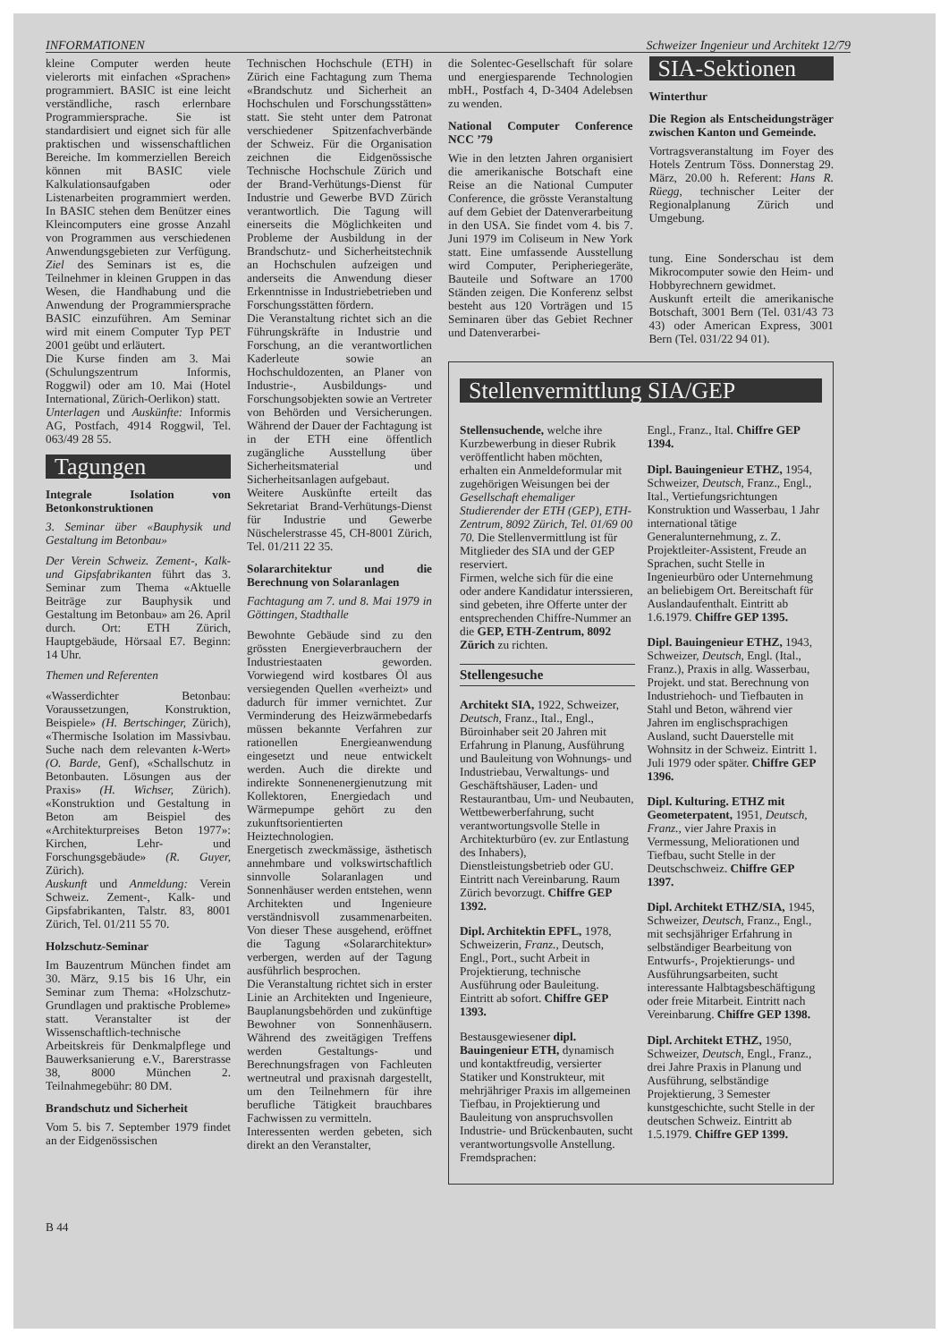INFORMATIONEN Schweizer Ingenieur und Architekt 12/79
kleine Computer werden heute vielerorts mit einfachen «Sprachen» programmiert. BASIC ist eine leicht verständliche, rasch erlernbare Programmiersprache. Sie ist standardisiert und eignet sich für alle praktischen und wissenschaftlichen Bereiche. Im kommerziellen Bereich können mit BASIC viele Kalkulationsaufgaben oder Listenarbeiten programmiert werden. In BASIC stehen dem Benützer eines Kleincomputers eine grosse Anzahl von Programmen aus verschiedenen Anwendungsgebieten zur Verfügung. Ziel des Seminars ist es, die Teilnehmer in kleinen Gruppen in das Wesen, die Handhabung und die Anwendung der Programmiersprache BASIC einzuführen. Am Seminar wird mit einem Computer Typ PET 2001 geübt und erläutert.
Die Kurse finden am 3. Mai (Schulungszentrum Informis, Roggwil) oder am 10. Mai (Hotel International, Zürich-Oerlikon) statt.
Unterlagen und Auskünfte: Informis AG, Postfach, 4914 Roggwil, Tel. 063/49 28 55.
Tagungen
Integrale Isolation von Betonkonstruktionen
3. Seminar über «Bauphysik und Gestaltung im Betonbau»
Der Verein Schweiz. Zement-, Kalk- und Gipsfabrikanten führt das 3. Seminar zum Thema «Aktuelle Beiträge zur Bauphysik und Gestaltung im Betonbau» am 26. April durch. Ort: ETH Zürich, Hauptgebäude, Hörsaal E7. Beginn: 14 Uhr.
Themen und Referenten
«Wasserdichter Betonbau: Voraussetzungen, Konstruktion, Beispiele» (H. Bertschinger, Zürich), «Thermische Isolation im Massivbau. Suche nach dem relevanten k-Wert» (O. Barde, Genf), «Schallschutz in Betonbauten. Lösungen aus der Praxis» (H. Wichser, Zürich). «Konstruktion und Gestaltung in Beton am Beispiel des «Architekturpreises Beton 1977»: Kirchen, Lehr- und Forschungsgebäude» (R. Guyer, Zürich).
Auskunft und Anmeldung: Verein Schweiz. Zement-, Kalk- und Gipsfabrikanten, Talstr. 83, 8001 Zürich, Tel. 01/211 55 70.
Holzschutz-Seminar
Im Bauzentrum München findet am 30. März, 9.15 bis 16 Uhr, ein Seminar zum Thema: «Holzschutz-Grundlagen und praktische Probleme» statt. Veranstalter ist der Wissenschaftlich-technische Arbeitskreis für Denkmalpflege und Bauwerksanierung e.V., Barerstrasse 38, 8000 München 2. Teilnahmegebühr: 80 DM.
Brandschutz und Sicherheit
Vom 5. bis 7. September 1979 findet an der Eidgenössischen
Technischen Hochschule (ETH) in Zürich eine Fachtagung zum Thema «Brandschutz und Sicherheit an Hochschulen und Forschungsstätten» statt. Sie steht unter dem Patronat verschiedener Spitzenfachverbände der Schweiz. Für die Organisation zeichnen die Eidgenössische Technische Hochschule Zürich und der Brand-Verhütungs-Dienst für Industrie und Gewerbe BVD Zürich verantwortlich. Die Tagung will einerseits die Möglichkeiten und Probleme der Ausbildung in der Brandschutz- und Sicherheitstechnik an Hochschulen aufzeigen und anderseits die Anwendung dieser Erkenntnisse in Industriebetrieben und Forschungsstätten fördern.
Die Veranstaltung richtet sich an die Führungskräfte in Industrie und Forschung, an die verantwortlichen Kaderleute sowie an Hochschuldozenten, an Planer von Industrie-, Ausbildungs- und Forschungsobjekten sowie an Vertreter von Behörden und Versicherungen. Während der Dauer der Fachtagung ist in der ETH eine öffentlich zugängliche Ausstellung über Sicherheitsmaterial und Sicherheitsanlagen aufgebaut.
Weitere Auskünfte erteilt das Sekretariat Brand-Verhütungs-Dienst für Industrie und Gewerbe Nüschelerstrasse 45, CH-8001 Zürich, Tel. 01/211 22 35.
Solararchitektur und die Berechnung von Solaranlagen
Fachtagung am 7. und 8. Mai 1979 in Göttingen, Stadthalle
Bewohnte Gebäude sind zu den grössten Energieverbrauchern der Industriestaaten geworden. Vorwiegend wird kostbares Öl aus versiegenden Quellen «verheizt» und dadurch für immer vernichtet. Zur Verminderung des Heizwärmebedarfs müssen bekannte Verfahren zur rationellen Energieanwendung eingesetzt und neue entwickelt werden. Auch die direkte und indirekte Sonnenenergienutzung mit Kollektoren, Energiedach und Wärmepumpe gehört zu den zukunftsorientierten Heiztechnologien.
Energetisch zweckmässige, ästhetisch annehmbare und volkswirtschaftlich sinnvolle Solaranlagen und Sonnenhäuser werden entstehen, wenn Architekten und Ingenieure verständnisvoll zusammenarbeiten. Von dieser These ausgehend, eröffnet die Tagung «Solararchitektur» verbergen, werden auf der Tagung ausführlich besprochen.
Die Veranstaltung richtet sich in erster Linie an Architekten und Ingenieure, Bauplanungsbehörden und zukünftige Bewohner von Sonnenhäusern. Während des zweitägigen Treffens werden Gestaltungs- und Berechnungsfragen von Fachleuten wertneutral und praxisnah dargestellt, um den Teilnehmern für ihre berufliche Tätigkeit brauchbares Fachwissen zu vermitteln.
Interessenten werden gebeten, sich direkt an den Veranstalter,
die Solentec-Gesellschaft für solare und energiesparende Technologien mbH., Postfach 4, D-3404 Adelebsen zu wenden.
National Computer Conference NCC ’79
Wie in den letzten Jahren organisiert die amerikanische Botschaft eine Reise an die National Cumputer Conference, die grösste Veranstaltung auf dem Gebiet der Datenverarbeitung in den USA. Sie findet vom 4. bis 7. Juni 1979 im Coliseum in New York statt. Eine umfassende Ausstellung wird Computer, Peripheriegeräte, Bauteile und Software an 1700 Ständen zeigen. Die Konferenz selbst besteht aus 120 Vorträgen und 15 Seminaren über das Gebiet Rechner und Datenverarbei-
SIA-Sektionen
Winterthur
Die Region als Entscheidungsträger zwischen Kanton und Gemeinde.
Vortragsveranstaltung im Foyer des Hotels Zentrum Töss. Donnerstag 29. März, 20.00 h. Referent: Hans R. Rüegg, technischer Leiter der Regionalplanung Zürich und Umgebung.
tung. Eine Sonderschau ist dem Mikrocomputer sowie den Heim- und Hobbyrechnern gewidmet.
Auskunft erteilt die amerikanische Botschaft, 3001 Bern (Tel. 031/43 73 43) oder American Express, 3001 Bern (Tel. 031/22 94 01).
Stellenvermittlung SIA/GEP
Stellensuchende, welche ihre Kurzbewerbung in dieser Rubrik veröffentlicht haben möchten, erhalten ein Anmeldeformular mit zugehörigen Weisungen bei der Gesellschaft ehemaliger Studierender der ETH (GEP), ETH-Zentrum, 8092 Zürich, Tel. 01/69 00 70. Die Stellenvermittlung ist für Mitglieder des SIA und der GEP reserviert.
Firmen, welche sich für die eine oder andere Kandidatur interssieren, sind gebeten, ihre Offerte unter der entsprechenden Chiffre-Nummer an die GEP, ETH-Zentrum, 8092 Zürich zu richten.
Stellengesuche
Architekt SIA, 1922, Schweizer, Deutsch, Franz., Ital., Engl., Büroinhaber seit 20 Jahren mit Erfahrung in Planung, Ausführung und Bauleitung von Wohnungs- und Industriebau, Verwaltungs- und Geschäftshäuser, Laden- und Restaurantbau, Um- und Neubauten, Wettbewerberfahrung, sucht verantwortungsvolle Stelle in Architekturbüro (ev. zur Entlastung des Inhabers), Dienstleistungsbetrieb oder GU. Eintritt nach Vereinbarung. Raum Zürich bevorzugt. Chiffre GEP 1392.
Dipl. Architektin EPFL, 1978, Schweizerin, Franz., Deutsch, Engl., Port., sucht Arbeit in Projektierung, technische Ausführung oder Bauleitung. Eintritt ab sofort. Chiffre GEP 1393.
Bestausgewiesener dipl. Bauingenieur ETH, dynamisch und kontaktfreudig, versierter Statiker und Konstrukteur, mit mehrjähriger Praxis im allgemeinen Tiefbau, in Projektierung und Bauleitung von anspruchsvollen Industrie- und Brückenbauten, sucht verantwortungsvolle Anstellung. Fremdsprachen:
Engl., Franz., Ital. Chiffre GEP 1394.
Dipl. Bauingenieur ETHZ, 1954, Schweizer, Deutsch, Franz., Engl., Ital., Vertiefungsrichtungen Konstruktion und Wasserbau, 1 Jahr international tätige Generalunternehmung, z. Z. Projektleiter-Assistent, Freude an Sprachen, sucht Stelle in Ingenieurbüro oder Unternehmung an beliebigem Ort. Bereitschaft für Auslandaufenthalt. Eintritt ab 1.6.1979. Chiffre GEP 1395.
Dipl. Bauingenieur ETHZ, 1943, Schweizer, Deutsch, Engl. (Ital., Franz.), Praxis in allg. Wasserbau, Projekt. und stat. Berechnung von Industriehoch- und Tiefbauten in Stahl und Beton, während vier Jahren im englischsprachigen Ausland, sucht Dauerstelle mit Wohnsitz in der Schweiz. Eintritt 1. Juli 1979 oder später. Chiffre GEP 1396.
Dipl. Kulturing. ETHZ mit Geometerpatent, 1951, Deutsch, Franz., vier Jahre Praxis in Vermessung, Meliorationen und Tiefbau, sucht Stelle in der Deutschschweiz. Chiffre GEP 1397.
Dipl. Architekt ETHZ/SIA, 1945, Schweizer, Deutsch, Franz., Engl., mit sechsjähriger Erfahrung in selbständiger Bearbeitung von Entwurfs-, Projektierungs- und Ausführungsarbeiten, sucht interessante Halbtagsbeschäftigung oder freie Mitarbeit. Eintritt nach Vereinbarung. Chiffre GEP 1398.
Dipl. Architekt ETHZ, 1950, Schweizer, Deutsch, Engl., Franz., drei Jahre Praxis in Planung und Ausführung, selbständige Projektierung, 3 Semester kunstgeschichte, sucht Stelle in der deutschen Schweiz. Eintritt ab 1.5.1979. Chiffre GEP 1399.
B 44